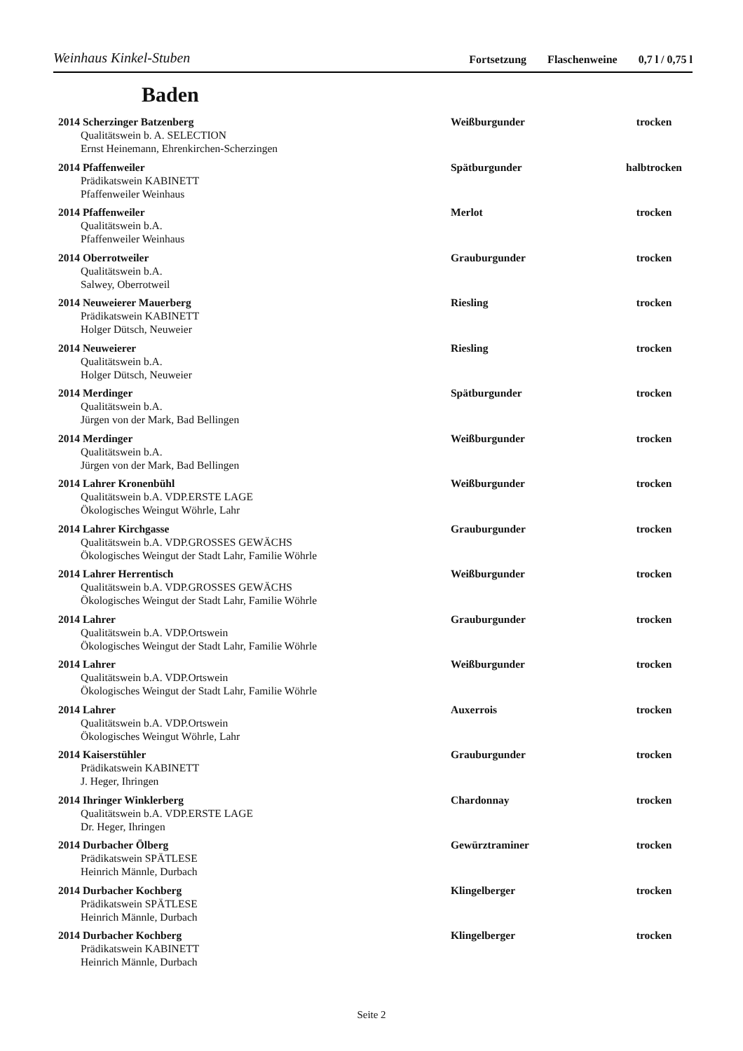Weinhaus Kinkel-Stuben
Fortsetzung Flaschenweine 0,7 l / 0,75 l
Baden
2014 Scherzinger Batzenberg Weißburgunder trocken
Qualitätswein b. A. SELECTION
Ernst Heinemann, Ehrenkirchen-Scherzingen
2014 Pfaffenweiler Spätburgunder halbtrocken
Prädikatswein KABINETT
Pfaffenweiler Weinhaus
2014 Pfaffenweiler Merlot trocken
Qualitätswein b.A.
Pfaffenweiler Weinhaus
2014 Oberrotweiler Grauburgunder trocken
Qualitätswein b.A.
Salwey, Oberrotweil
2014 Neuweierer Mauerberg Riesling trocken
Prädikatswein KABINETT
Holger Dütsch, Neuweier
2014 Neuweierer Riesling trocken
Qualitätswein b.A.
Holger Dütsch, Neuweier
2014 Merdinger Spätburgunder trocken
Qualitätswein b.A.
Jürgen von der Mark, Bad Bellingen
2014 Merdinger Weißburgunder trocken
Qualitätswein b.A.
Jürgen von der Mark, Bad Bellingen
2014 Lahrer Kronenbühl Weißburgunder trocken
Qualitätswein b.A. VDP.ERSTE LAGE
Ökologisches Weingut Wöhrle, Lahr
2014 Lahrer Kirchgasse Grauburgunder trocken
Qualitätswein b.A. VDP.GROSSES GEWÄCHS
Ökologisches Weingut der Stadt Lahr, Familie Wöhrle
2014 Lahrer Herrentisch Weißburgunder trocken
Qualitätswein b.A. VDP.GROSSES GEWÄCHS
Ökologisches Weingut der Stadt Lahr, Familie Wöhrle
2014 Lahrer Grauburgunder trocken
Qualitätswein b.A. VDP.Ortswein
Ökologisches Weingut der Stadt Lahr, Familie Wöhrle
2014 Lahrer Weißburgunder trocken
Qualitätswein b.A. VDP.Ortswein
Ökologisches Weingut der Stadt Lahr, Familie Wöhrle
2014 Lahrer Auxerrois trocken
Qualitätswein b.A. VDP.Ortswein
Ökologisches Weingut Wöhrle, Lahr
2014 Kaiserstühler Grauburgunder trocken
Prädikatswein KABINETT
J. Heger, Ihringen
2014 Ihringer Winklerberg Chardonnay trocken
Qualitätswein b.A. VDP.ERSTE LAGE
Dr. Heger, Ihringen
2014 Durbacher Ölberg Gewürztraminer trocken
Prädikatswein SPÄTLESE
Heinrich Männle, Durbach
2014 Durbacher Kochberg Klingelberger trocken
Prädikatswein SPÄTLESE
Heinrich Männle, Durbach
2014 Durbacher Kochberg Klingelberger trocken
Prädikatswein KABINETT
Heinrich Männle, Durbach
Seite 2